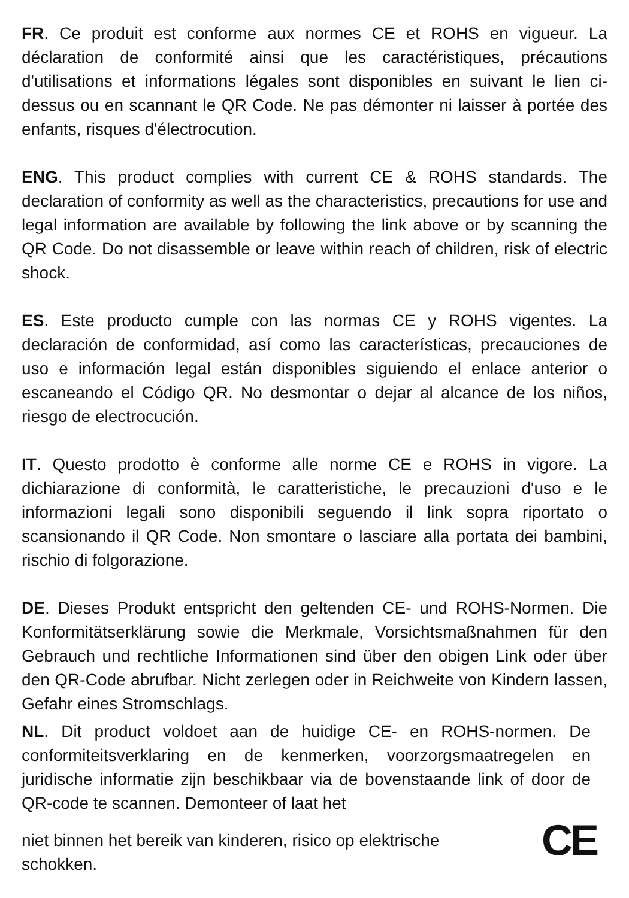FR. Ce produit est conforme aux normes CE et ROHS en vigueur. La déclaration de conformité ainsi que les caractéristiques, précautions d'utilisations et informations légales sont disponibles en suivant le lien ci-dessus ou en scannant le QR Code. Ne pas démonter ni laisser à portée des enfants, risques d'électrocution.
ENG. This product complies with current CE & ROHS standards. The declaration of conformity as well as the characteristics, precautions for use and legal information are available by following the link above or by scanning the QR Code. Do not disassemble or leave within reach of children, risk of electric shock.
ES. Este producto cumple con las normas CE y ROHS vigentes. La declaración de conformidad, así como las características, precauciones de uso e información legal están disponibles siguiendo el enlace anterior o escaneando el Código QR. No desmontar o dejar al alcance de los niños, riesgo de electrocución.
IT. Questo prodotto è conforme alle norme CE e ROHS in vigore. La dichiarazione di conformità, le caratteristiche, le precauzioni d'uso e le informazioni legali sono disponibili seguendo il link sopra riportato o scansionando il QR Code. Non smontare o lasciare alla portata dei bambini, rischio di folgorazione.
DE. Dieses Produkt entspricht den geltenden CE- und ROHS-Normen. Die Konformitätserklärung sowie die Merkmale, Vorsichtsmaßnahmen für den Gebrauch und rechtliche Informationen sind über den obigen Link oder über den QR-Code abrufbar. Nicht zerlegen oder in Reichweite von Kindern lassen, Gefahr eines Stromschlags.
NL. Dit product voldoet aan de huidige CE- en ROHS-normen. De conformiteitsverklaring en de kenmerken, voorzorgsmaatregelen en juridische informatie zijn beschikbaar via de bovenstaande link of door de QR-code te scannen. Demonteer of laat het
niet binnen het bereik van kinderen, risico op elektrische
schokken.
CE